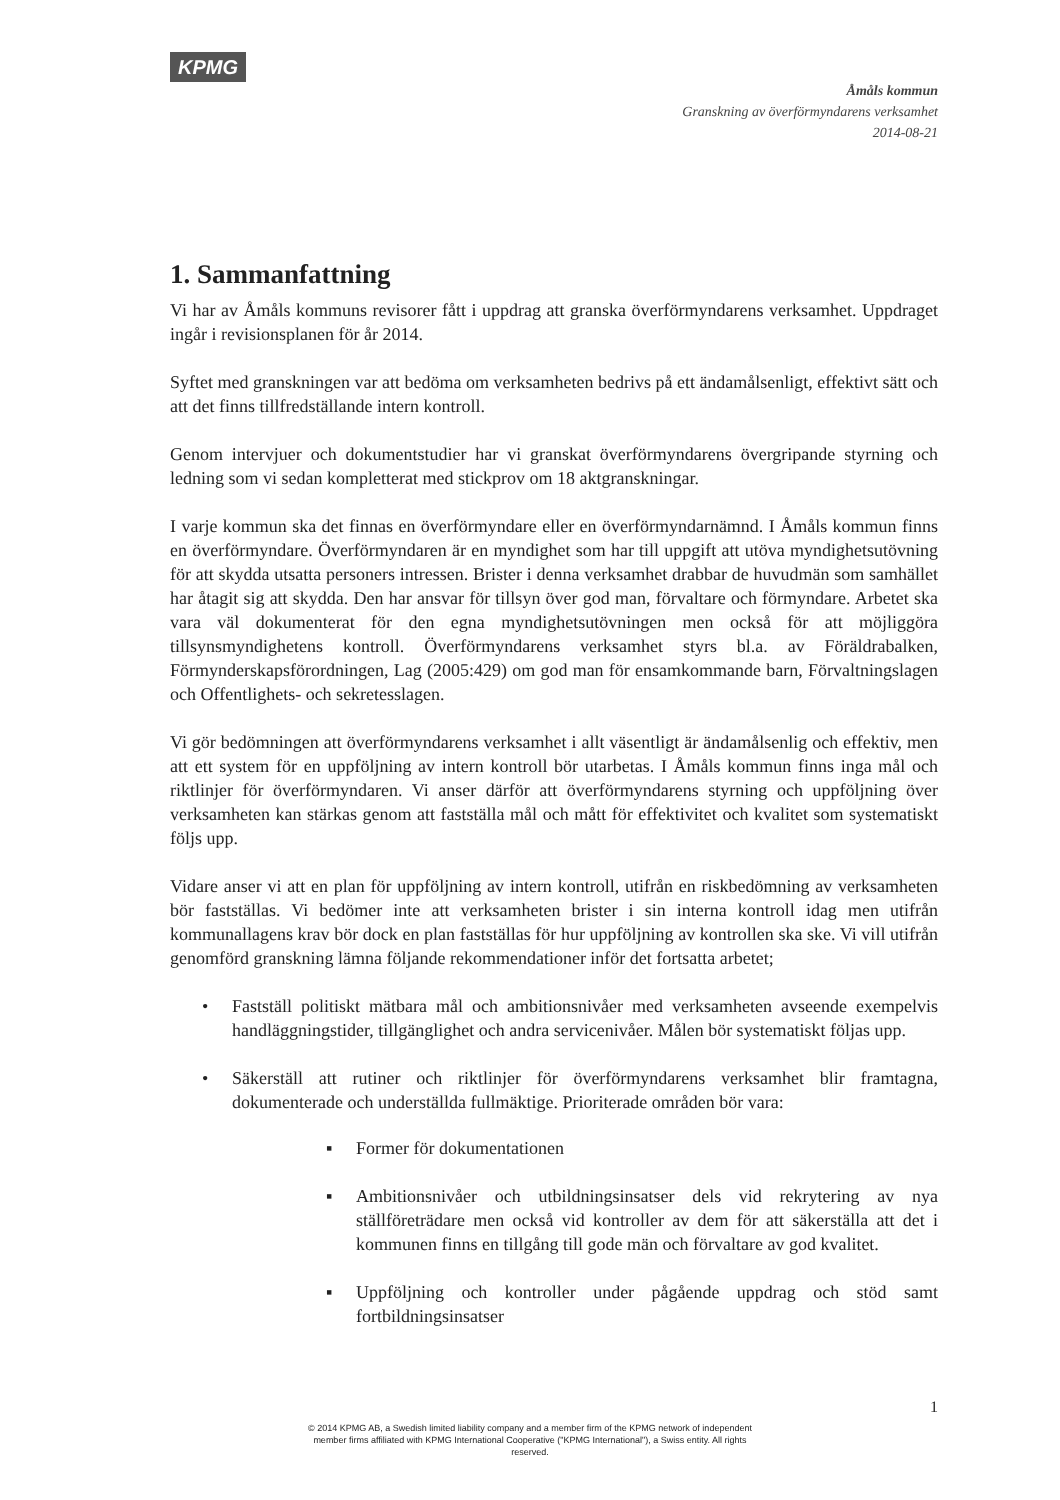KPMG
Åmåls kommun
Granskning av överförmyndarens verksamhet
2014-08-21
1. Sammanfattning
Vi har av Åmåls kommuns revisorer fått i uppdrag att granska överförmyndarens verksamhet. Uppdraget ingår i revisionsplanen för år 2014.
Syftet med granskningen var att bedöma om verksamheten bedrivs på ett ändamålsenligt, effektivt sätt och att det finns tillfredställande intern kontroll.
Genom intervjuer och dokumentstudier har vi granskat överförmyndarens övergripande styrning och ledning som vi sedan kompletterat med stickprov om 18 aktgranskningar.
I varje kommun ska det finnas en överförmyndare eller en överförmyndarnämnd. I Åmåls kommun finns en överförmyndare. Överförmyndaren är en myndighet som har till uppgift att utöva myndighetsutövning för att skydda utsatta personers intressen. Brister i denna verksamhet drabbar de huvudmän som samhället har åtagit sig att skydda. Den har ansvar för tillsyn över god man, förvaltare och förmyndare. Arbetet ska vara väl dokumenterat för den egna myndighetsutövningen men också för att möjliggöra tillsynsmyndighetens kontroll. Överförmyndarens verksamhet styrs bl.a. av Föräldrabalken, Förmynderskapsförordningen, Lag (2005:429) om god man för ensamkommande barn, Förvaltningslagen och Offentlighets- och sekretesslagen.
Vi gör bedömningen att överförmyndarens verksamhet i allt väsentligt är ändamålsenlig och effektiv, men att ett system för en uppföljning av intern kontroll bör utarbetas. I Åmåls kommun finns inga mål och riktlinjer för överförmyndaren. Vi anser därför att överförmyndarens styrning och uppföljning över verksamheten kan stärkas genom att fastställa mål och mått för effektivitet och kvalitet som systematiskt följs upp.
Vidare anser vi att en plan för uppföljning av intern kontroll, utifrån en riskbedömning av verksamheten bör fastställas. Vi bedömer inte att verksamheten brister i sin interna kontroll idag men utifrån kommunallagens krav bör dock en plan fastställas för hur uppföljning av kontrollen ska ske. Vi vill utifrån genomförd granskning lämna följande rekommendationer inför det fortsatta arbetet;
• Fastställ politiskt mätbara mål och ambitionsnivåer med verksamheten avseende exempelvis handläggningstider, tillgänglighet och andra servicenivåer. Målen bör systematiskt följas upp.
• Säkerställ att rutiner och riktlinjer för överförmyndarens verksamhet blir framtagna, dokumenterade och underställda fullmäktige. Prioriterade områden bör vara:
▪ Former för dokumentationen
▪ Ambitionsnivåer och utbildningsinsatser dels vid rekrytering av nya ställföreträdare men också vid kontroller av dem för att säkerställa att det i kommunen finns en tillgång till gode män och förvaltare av god kvalitet.
▪ Uppföljning och kontroller under pågående uppdrag och stöd samt fortbildningsinsatser
1
© 2014 KPMG AB, a Swedish limited liability company and a member firm of the KPMG network of independent member firms affiliated with KPMG International Cooperative ("KPMG International"), a Swiss entity. All rights reserved.